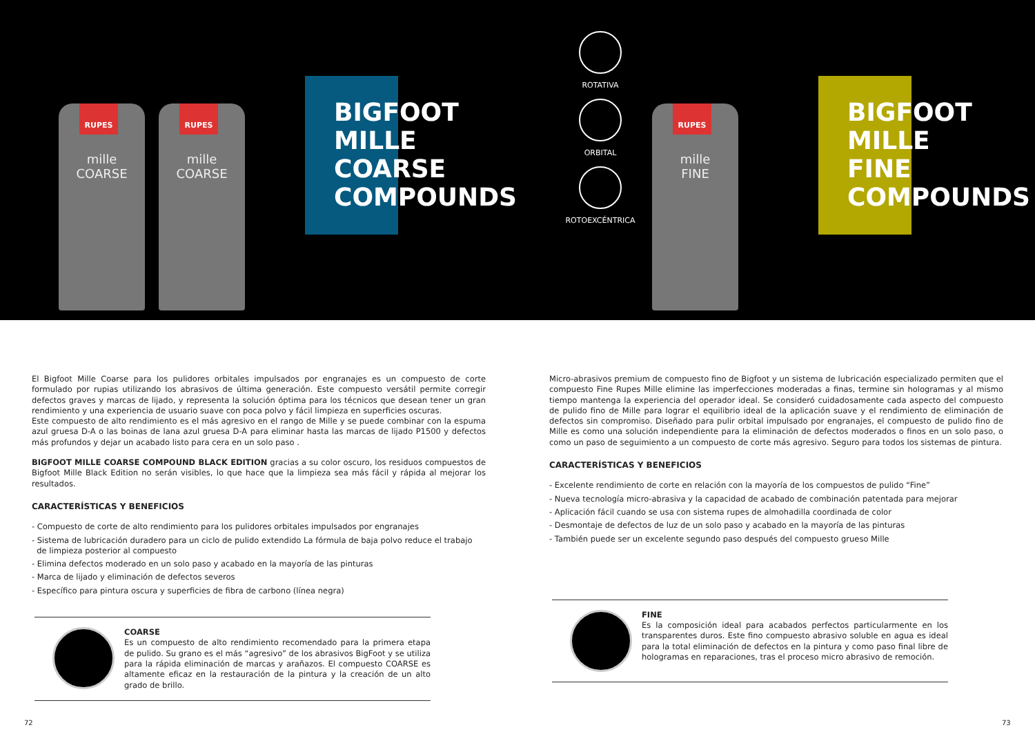RUPES
mille
COARSE
RUPES
mille
COARSE
BIGFOOT
MILLE
COARSE
COMPOUNDS
ROTATIVA
ORBITAL
ROTOEXCÉNTRICA
RUPES
mille
FINE
BIGFOOT
MILLE
FINE
COMPOUNDS
El Bigfoot Mille Coarse para los pulidores orbitales impulsados por engranajes es un compuesto de corte formulado por rupias utilizando los abrasivos de última generación. Este compuesto versátil permite corregir defectos graves y marcas de lijado, y representa la solución óptima para los técnicos que desean tener un gran rendimiento y una experiencia de usuario suave con poca polvo y fácil limpieza en superficies oscuras.
Este compuesto de alto rendimiento es el más agresivo en el rango de Mille y se puede combinar con la espuma azul gruesa D-A o las boinas de lana azul gruesa D-A para eliminar hasta las marcas de lijado P1500 y defectos más profundos y dejar un acabado listo para cera en un solo paso .
BIGFOOT MILLE COARSE COMPOUND BLACK EDITION gracias a su color oscuro, los residuos compuestos de Bigfoot Mille Black Edition no serán visibles, lo que hace que la limpieza sea más fácil y rápida al mejorar los resultados.
CARACTERÍSTICAS Y BENEFICIOS
- Compuesto de corte de alto rendimiento para los pulidores orbitales impulsados por engranajes
- Sistema de lubricación duradero para un ciclo de pulido extendido La fórmula de baja polvo reduce el trabajo
de limpieza posterior al compuesto
- Elimina defectos moderado en un solo paso y acabado en la mayoría de las pinturas
- Marca de lijado y eliminación de defectos severos
- Específico para pintura oscura y superficies de fibra de carbono (línea negra)
COARSE
Es un compuesto de alto rendimiento recomendado para la primera etapa de pulido. Su grano es el más “agresivo” de los abrasivos BigFoot y se utiliza para la rápida eliminación de marcas y arañazos. El compuesto COARSE es altamente eficaz en la restauración de la pintura y la creación de un alto grado de brillo.
Micro-abrasivos premium de compuesto fino de Bigfoot y un sistema de lubricación especializado permiten que el compuesto Fine Rupes Mille elimine las imperfecciones moderadas a finas, termine sin hologramas y al mismo tiempo mantenga la experiencia del operador ideal. Se consideró cuidadosamente cada aspecto del compuesto de pulido fino de Mille para lograr el equilibrio ideal de la aplicación suave y el rendimiento de eliminación de defectos sin compromiso. Diseñado para pulir orbital impulsado por engranajes, el compuesto de pulido fino de Mille es como una solución independiente para la eliminación de defectos moderados o finos en un solo paso, o como un paso de seguimiento a un compuesto de corte más agresivo. Seguro para todos los sistemas de pintura.
CARACTERÍSTICAS Y BENEFICIOS
- Excelente rendimiento de corte en relación con la mayoría de los compuestos de pulido “Fine”
- Nueva tecnología micro-abrasiva y la capacidad de acabado de combinación patentada para mejorar
- Aplicación fácil cuando se usa con sistema rupes de almohadilla coordinada de color
- Desmontaje de defectos de luz de un solo paso y acabado en la mayoría de las pinturas
- También puede ser un excelente segundo paso después del compuesto grueso Mille
FINE
Es la composición ideal para acabados perfectos particularmente en los transparentes duros. Este fino compuesto abrasivo soluble en agua es ideal para la total eliminación de defectos en la pintura y como paso final libre de hologramas en reparaciones, tras el proceso micro abrasivo de remoción.
72 73